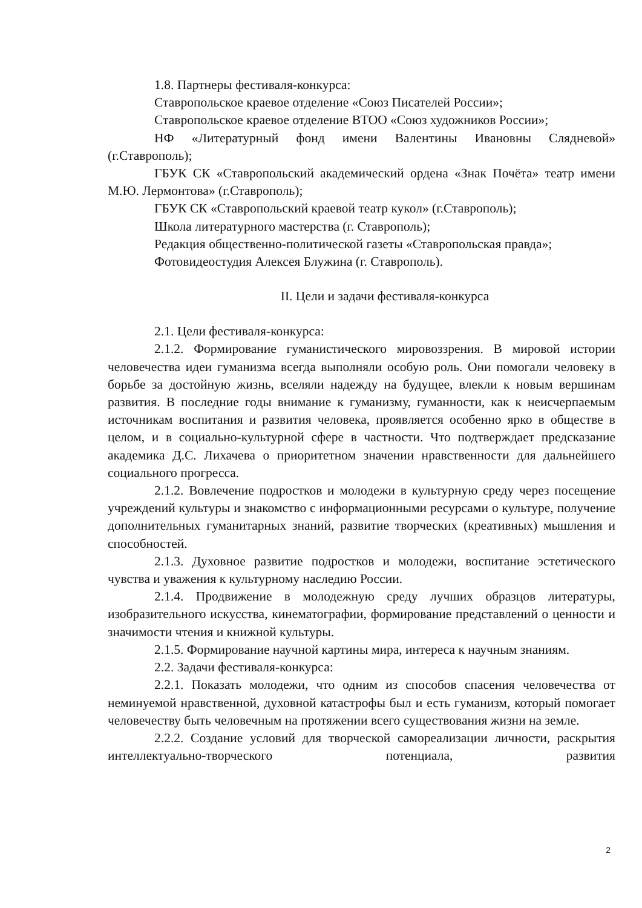1.8. Партнеры фестиваля-конкурса:
Ставропольское краевое отделение «Союз Писателей России»;
Ставропольское краевое отделение ВТОО «Союз художников России»;
НФ «Литературный фонд имени Валентины Ивановны Слядневой» (г.Ставрополь);
ГБУК СК «Ставропольский академический ордена «Знак Почёта» театр имени М.Ю. Лермонтова» (г.Ставрополь);
ГБУК СК «Ставропольский краевой театр кукол» (г.Ставрополь);
Школа литературного мастерства (г. Ставрополь);
Редакция общественно-политической газеты «Ставропольская правда»;
Фотовидеостудия Алексея Блужина (г. Ставрополь).
II. Цели и задачи фестиваля-конкурса
2.1. Цели фестиваля-конкурса:
2.1.2. Формирование гуманистического мировоззрения. В мировой истории человечества идеи гуманизма всегда выполняли особую роль. Они помогали человеку в борьбе за достойную жизнь, вселяли надежду на будущее, влекли к новым вершинам развития. В последние годы внимание к гуманизму, гуманности, как к неисчерпаемым источникам воспитания и развития человека, проявляется особенно ярко в обществе в целом, и в социально-культурной сфере в частности. Что подтверждает предсказание академика Д.С. Лихачева о приоритетном значении нравственности для дальнейшего социального прогресса.
2.1.2. Вовлечение подростков и молодежи в культурную среду через посещение учреждений культуры и знакомство с информационными ресурсами о культуре, получение дополнительных гуманитарных знаний, развитие творческих (креативных) мышления и способностей.
2.1.3. Духовное развитие подростков и молодежи, воспитание эстетического чувства и уважения к культурному наследию России.
2.1.4. Продвижение в молодежную среду лучших образцов литературы, изобразительного искусства, кинематографии, формирование представлений о ценности и значимости чтения и книжной культуры.
2.1.5. Формирование научной картины мира, интереса к научным знаниям.
2.2. Задачи фестиваля-конкурса:
2.2.1. Показать молодежи, что одним из способов спасения человечества от неминуемой нравственной, духовной катастрофы был и есть гуманизм, который помогает человечеству быть человечным на протяжении всего существования жизни на земле.
2.2.2. Создание условий для творческой самореализации личности, раскрытия интеллектуально-творческого потенциала, развития
2